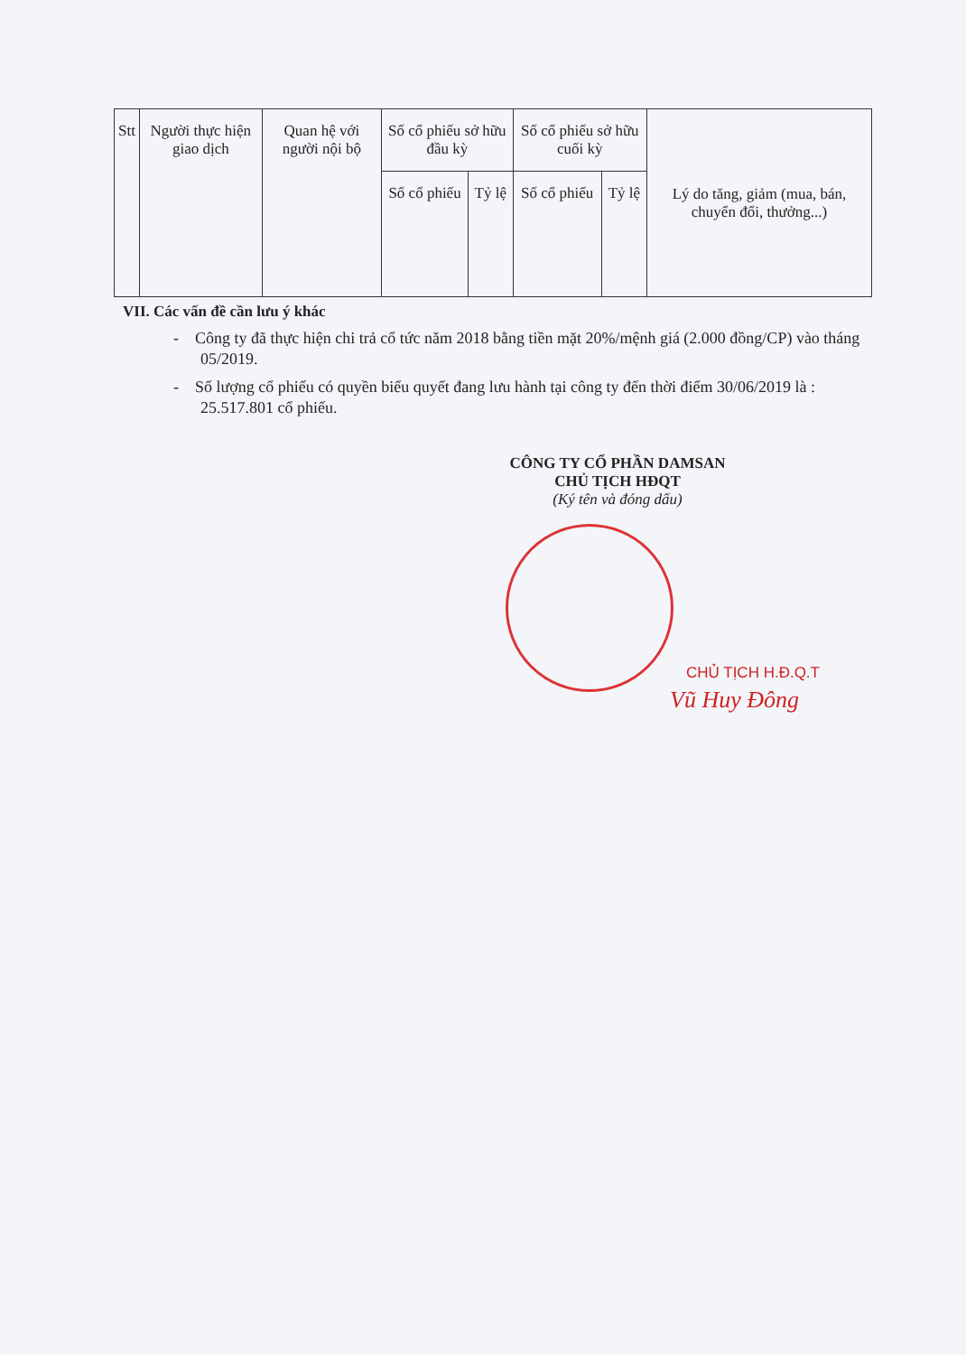| Stt | Người thực hiện giao dịch | Quan hệ với người nội bộ | Số cổ phiếu sở hữu đầu kỳ | | Số cổ phiếu sở hữu cuối kỳ | | Lý do tăng, giảm (mua, bán, chuyển đổi, thưởng...) |
| --- | --- | --- | --- | --- | --- | --- | --- |
| | | | Số cổ phiếu | Tỷ lệ | Số cổ phiếu | Tỷ lệ | |
VII. Các vấn đề cần lưu ý khác
- Công ty đã thực hiện chi trả cổ tức năm 2018 bằng tiền mặt 20%/mệnh giá (2.000 đồng/CP) vào tháng 05/2019.
- Số lượng cổ phiếu có quyền biểu quyết đang lưu hành tại công ty đến thời điểm 30/06/2019 là : 25.517.801 cổ phiếu.
CÔNG TY CỔ PHẦN DAMSAN
CHỦ TỊCH HĐQT
(Ký tên và đóng dấu)
CHỦ TỊCH H.Đ.Q.T
Vũ Huy Đông